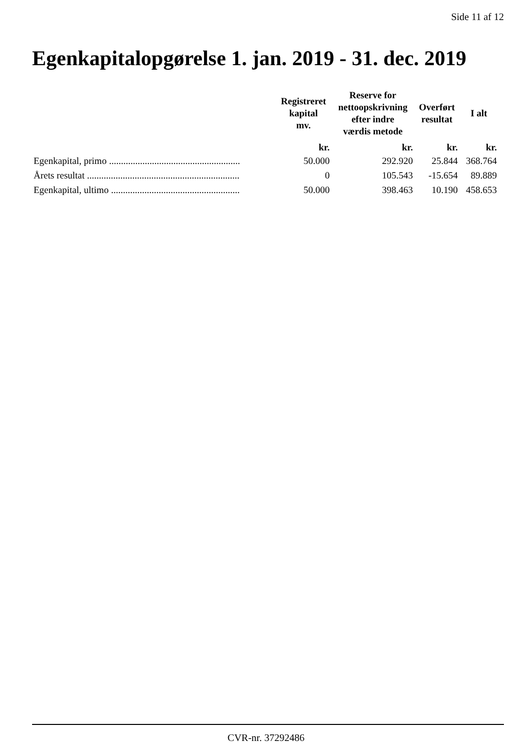Side 11 af 12
Egenkapitalopgørelse 1. jan. 2019 - 31. dec. 2019
| | Registreret kapital mv. | Reserve for nettoopskrivning efter indre værdis metode | Overført resultat | I alt |
| --- | --- | --- | --- | --- |
| | kr. | kr. | kr. | kr. |
| Egenkapital, primo ....................................................... | 50.000 | 292.920 | 25.844 | 368.764 |
| Årets resultat ................................................................ | 0 | 105.543 | -15.654 | 89.889 |
| Egenkapital, ultimo ...................................................... | 50.000 | 398.463 | 10.190 | 458.653 |
CVR-nr. 37292486